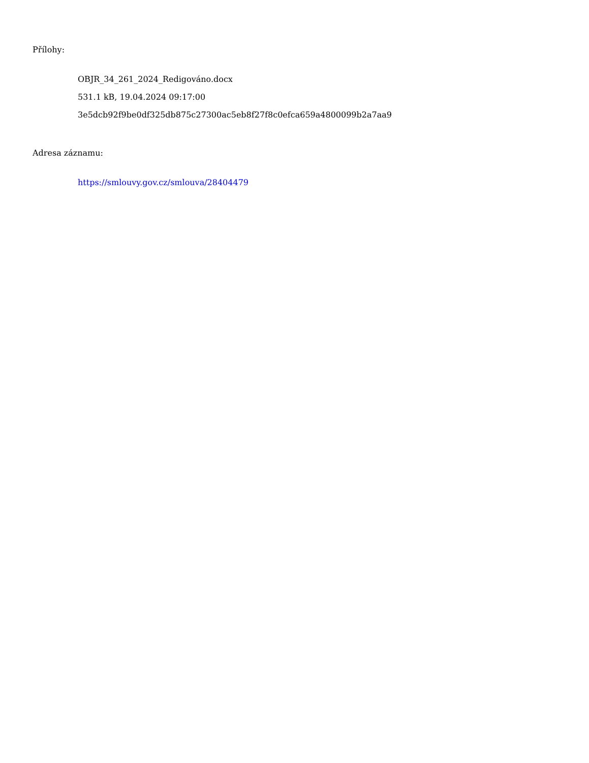Přílohy:
OBJR_34_261_2024_Redigováno.docx
531.1 kB, 19.04.2024 09:17:00
3e5dcb92f9be0df325db875c27300ac5eb8f27f8c0efca659a4800099b2a7aa9
Adresa záznamu:
https://smlouvy.gov.cz/smlouva/28404479